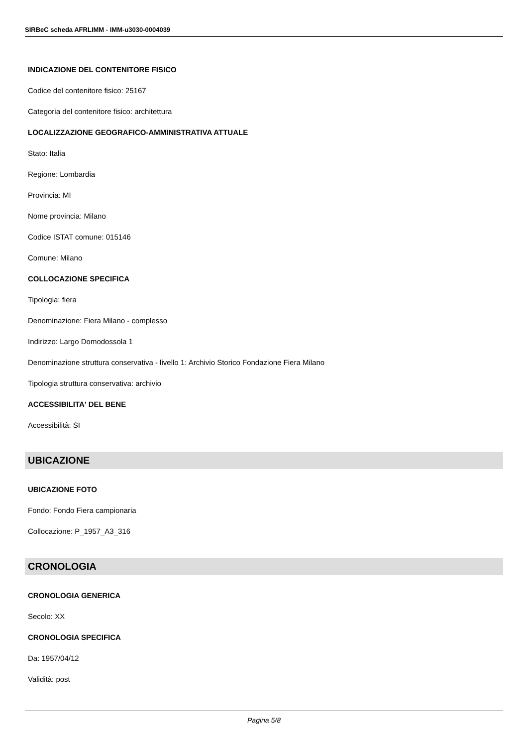SIRBeC scheda AFRLIMM - IMM-u3030-0004039
INDICAZIONE DEL CONTENITORE FISICO
Codice del contenitore fisico: 25167
Categoria del contenitore fisico: architettura
LOCALIZZAZIONE GEOGRAFICO-AMMINISTRATIVA ATTUALE
Stato: Italia
Regione: Lombardia
Provincia: MI
Nome provincia: Milano
Codice ISTAT comune: 015146
Comune: Milano
COLLOCAZIONE SPECIFICA
Tipologia: fiera
Denominazione: Fiera Milano - complesso
Indirizzo: Largo Domodossola 1
Denominazione struttura conservativa - livello 1: Archivio Storico Fondazione Fiera Milano
Tipologia struttura conservativa: archivio
ACCESSIBILITA' DEL BENE
Accessibilità: SI
UBICAZIONE
UBICAZIONE FOTO
Fondo: Fondo Fiera campionaria
Collocazione: P_1957_A3_316
CRONOLOGIA
CRONOLOGIA GENERICA
Secolo: XX
CRONOLOGIA SPECIFICA
Da: 1957/04/12
Validità: post
Pagina 5/8